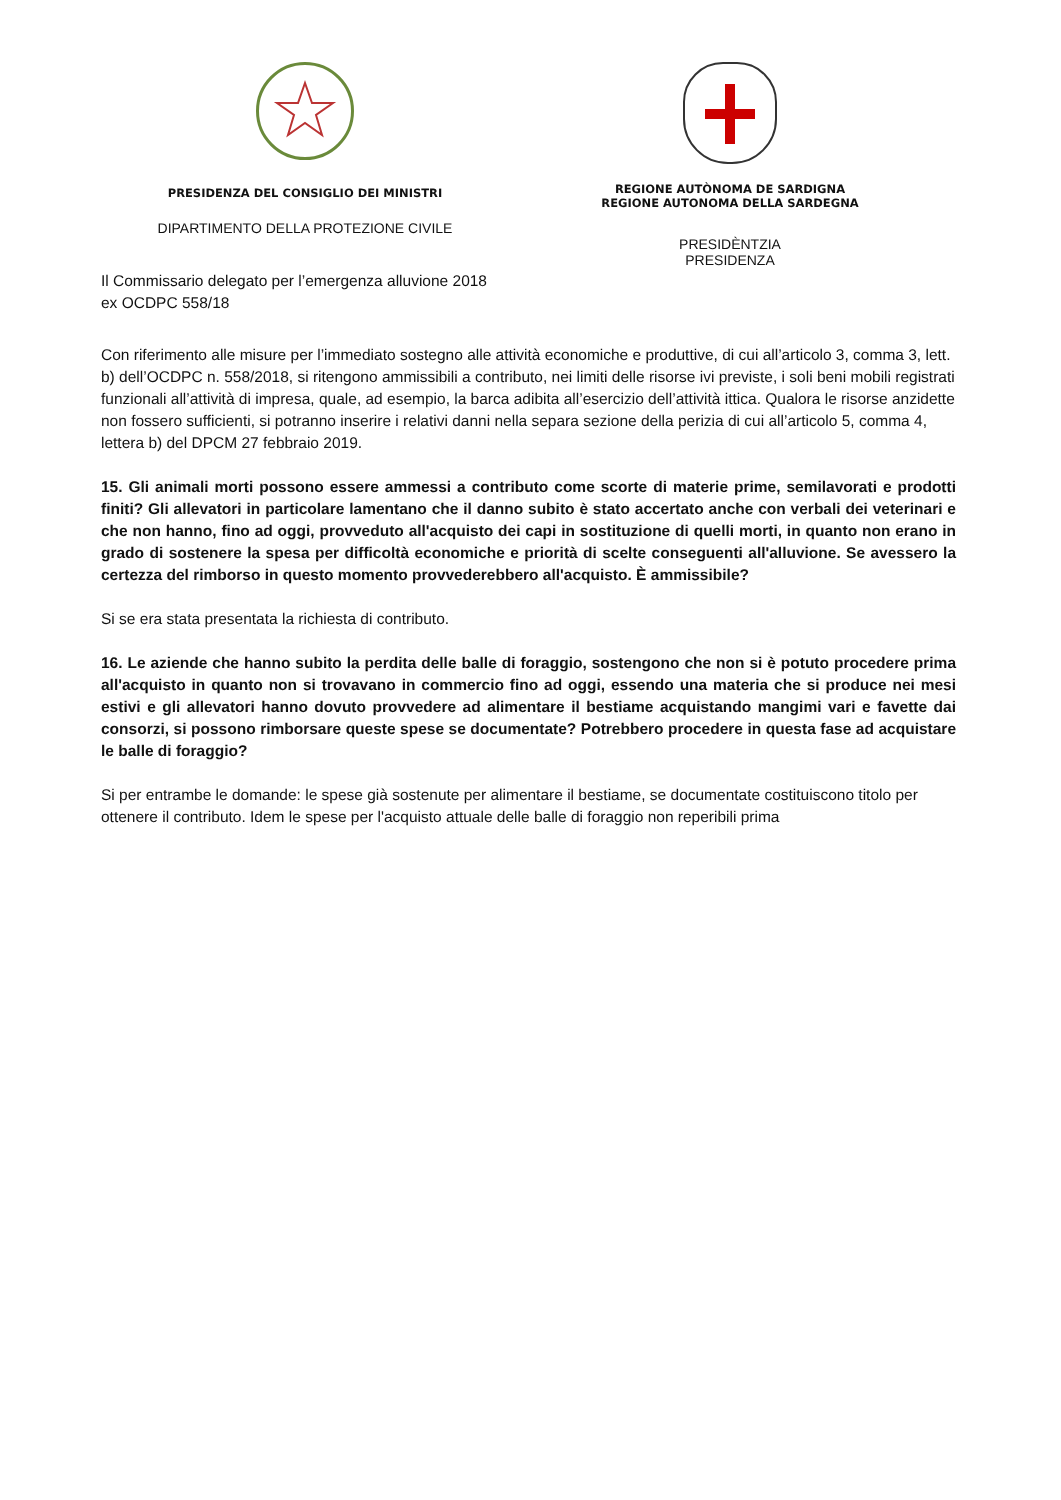PRESIDENZA DEL CONSIGLIO DEI MINISTRI
DIPARTIMENTO DELLA PROTEZIONE CIVILE
REGIONE AUTÒNOMA DE SARDIGNA
REGIONE AUTONOMA DELLA SARDEGNA
PRESIDÈNTZIA
PRESIDENZA
Il Commissario delegato per l’emergenza alluvione 2018
ex OCDPC 558/18
Con riferimento alle misure per l’immediato sostegno alle attività economiche e produttive, di cui all’articolo 3, comma 3, lett. b) dell’OCDPC n. 558/2018, si ritengono ammissibili a contributo, nei limiti delle risorse ivi previste, i soli beni mobili registrati funzionali all’attività di impresa, quale, ad esempio, la barca adibita all’esercizio dell’attività ittica. Qualora le risorse anzidette non fossero sufficienti, si potranno inserire i relativi danni nella separa sezione della perizia di cui all’articolo 5, comma 4, lettera b) del DPCM 27 febbraio 2019.
15. Gli animali morti possono essere ammessi a contributo come scorte di materie prime, semilavorati e prodotti finiti? Gli allevatori in particolare lamentano che il danno subito è stato accertato anche con verbali dei veterinari e che non hanno, fino ad oggi, provveduto all'acquisto dei capi in sostituzione di quelli morti, in quanto non erano in grado di sostenere la spesa per difficoltà economiche e priorità di scelte conseguenti all'alluvione. Se avessero la certezza del rimborso in questo momento provvederebbero all'acquisto. È ammissibile?
Si se era stata presentata la richiesta di contributo.
16. Le aziende che hanno subito la perdita delle balle di foraggio, sostengono che non si è potuto procedere prima all'acquisto in quanto non si trovavano in commercio fino ad oggi, essendo una materia che si produce nei mesi estivi e gli allevatori hanno dovuto provvedere ad alimentare il bestiame acquistando mangimi vari e favette dai consorzi, si possono rimborsare queste spese se documentate? Potrebbero procedere in questa fase ad acquistare le balle di foraggio?
Si per entrambe le domande: le spese già sostenute per alimentare il bestiame, se documentate costituiscono titolo per ottenere il contributo. Idem le spese per l'acquisto attuale delle balle di foraggio non reperibili prima